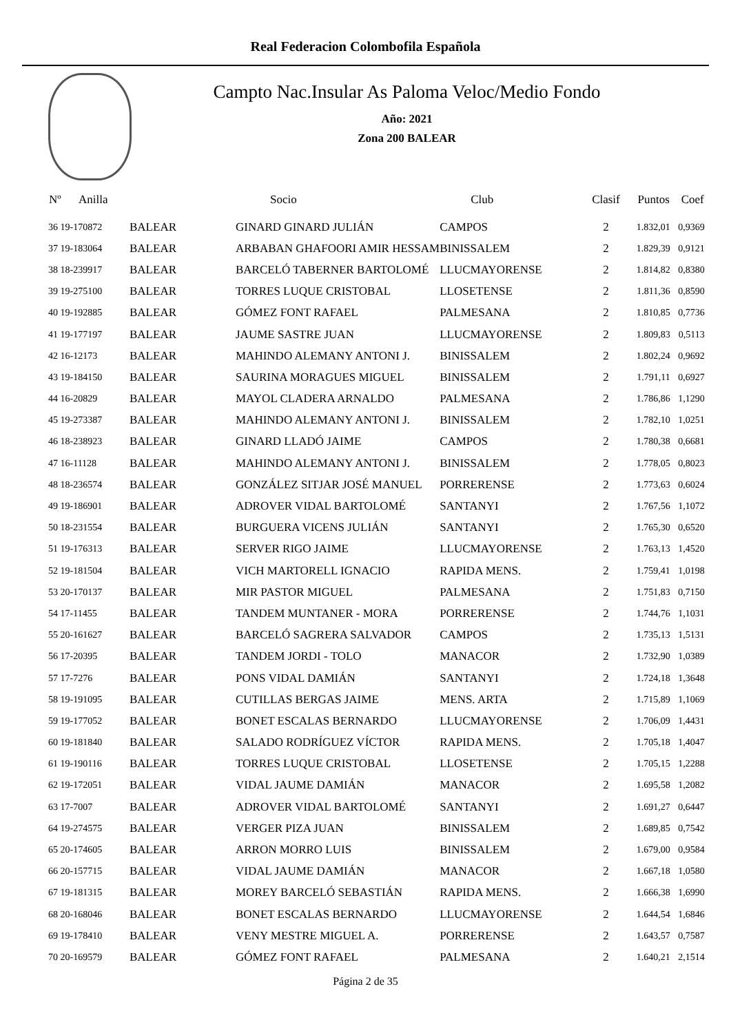Real Federacion Colombofila Española
Campto Nac.Insular As Paloma Veloc/Medio Fondo
Año: 2021
Zona 200 BALEAR
| Nº Anilla | | Socio | Club | Clasif | Puntos | Coef |
| --- | --- | --- | --- | --- | --- | --- |
| 36 19-170872 | BALEAR | GINARD GINARD JULIÁN | CAMPOS | 2 | 1.832,01 | 0,9369 |
| 37 19-183064 | BALEAR | ARBABAN GHAFOORI AMIR HESSAM | BINISSALEM | 2 | 1.829,39 | 0,9121 |
| 38 18-239917 | BALEAR | BARCELÓ TABERNER BARTOLOMÉ | LLUCMAYORENSE | 2 | 1.814,82 | 0,8380 |
| 39 19-275100 | BALEAR | TORRES LUQUE CRISTOBAL | LLOSETENSE | 2 | 1.811,36 | 0,8590 |
| 40 19-192885 | BALEAR | GÓMEZ FONT RAFAEL | PALMESANA | 2 | 1.810,85 | 0,7736 |
| 41 19-177197 | BALEAR | JAUME SASTRE JUAN | LLUCMAYORENSE | 2 | 1.809,83 | 0,5113 |
| 42 16-12173 | BALEAR | MAHINDO ALEMANY ANTONI J. | BINISSALEM | 2 | 1.802,24 | 0,9692 |
| 43 19-184150 | BALEAR | SAURINA MORAGUES MIGUEL | BINISSALEM | 2 | 1.791,11 | 0,6927 |
| 44 16-20829 | BALEAR | MAYOL CLADERA ARNALDO | PALMESANA | 2 | 1.786,86 | 1,1290 |
| 45 19-273387 | BALEAR | MAHINDO ALEMANY ANTONI J. | BINISSALEM | 2 | 1.782,10 | 1,0251 |
| 46 18-238923 | BALEAR | GINARD LLADÓ JAIME | CAMPOS | 2 | 1.780,38 | 0,6681 |
| 47 16-11128 | BALEAR | MAHINDO ALEMANY ANTONI J. | BINISSALEM | 2 | 1.778,05 | 0,8023 |
| 48 18-236574 | BALEAR | GONZÁLEZ SITJAR JOSÉ MANUEL | PORRERENSE | 2 | 1.773,63 | 0,6024 |
| 49 19-186901 | BALEAR | ADROVER VIDAL BARTOLOMÉ | SANTANYI | 2 | 1.767,56 | 1,1072 |
| 50 18-231554 | BALEAR | BURGUERA VICENS JULIÁN | SANTANYI | 2 | 1.765,30 | 0,6520 |
| 51 19-176313 | BALEAR | SERVER RIGO JAIME | LLUCMAYORENSE | 2 | 1.763,13 | 1,4520 |
| 52 19-181504 | BALEAR | VICH MARTORELL IGNACIO | RAPIDA MENS. | 2 | 1.759,41 | 1,0198 |
| 53 20-170137 | BALEAR | MIR PASTOR MIGUEL | PALMESANA | 2 | 1.751,83 | 0,7150 |
| 54 17-11455 | BALEAR | TANDEM MUNTANER - MORA | PORRERENSE | 2 | 1.744,76 | 1,1031 |
| 55 20-161627 | BALEAR | BARCELÓ SAGRERA SALVADOR | CAMPOS | 2 | 1.735,13 | 1,5131 |
| 56 17-20395 | BALEAR | TANDEM JORDI - TOLO | MANACOR | 2 | 1.732,90 | 1,0389 |
| 57 17-7276 | BALEAR | PONS VIDAL DAMIÁN | SANTANYI | 2 | 1.724,18 | 1,3648 |
| 58 19-191095 | BALEAR | CUTILLAS BERGAS JAIME | MENS. ARTA | 2 | 1.715,89 | 1,1069 |
| 59 19-177052 | BALEAR | BONET ESCALAS BERNARDO | LLUCMAYORENSE | 2 | 1.706,09 | 1,4431 |
| 60 19-181840 | BALEAR | SALADO RODRÍGUEZ VÍCTOR | RAPIDA MENS. | 2 | 1.705,18 | 1,4047 |
| 61 19-190116 | BALEAR | TORRES LUQUE CRISTOBAL | LLOSETENSE | 2 | 1.705,15 | 1,2288 |
| 62 19-172051 | BALEAR | VIDAL JAUME DAMIÁN | MANACOR | 2 | 1.695,58 | 1,2082 |
| 63 17-7007 | BALEAR | ADROVER VIDAL BARTOLOMÉ | SANTANYI | 2 | 1.691,27 | 0,6447 |
| 64 19-274575 | BALEAR | VERGER PIZA JUAN | BINISSALEM | 2 | 1.689,85 | 0,7542 |
| 65 20-174605 | BALEAR | ARRON MORRO LUIS | BINISSALEM | 2 | 1.679,00 | 0,9584 |
| 66 20-157715 | BALEAR | VIDAL JAUME DAMIÁN | MANACOR | 2 | 1.667,18 | 1,0580 |
| 67 19-181315 | BALEAR | MOREY BARCELÓ SEBASTIÁN | RAPIDA MENS. | 2 | 1.666,38 | 1,6990 |
| 68 20-168046 | BALEAR | BONET ESCALAS BERNARDO | LLUCMAYORENSE | 2 | 1.644,54 | 1,6846 |
| 69 19-178410 | BALEAR | VENY MESTRE MIGUEL A. | PORRERENSE | 2 | 1.643,57 | 0,7587 |
| 70 20-169579 | BALEAR | GÓMEZ FONT RAFAEL | PALMESANA | 2 | 1.640,21 | 2,1514 |
Página 2 de 35